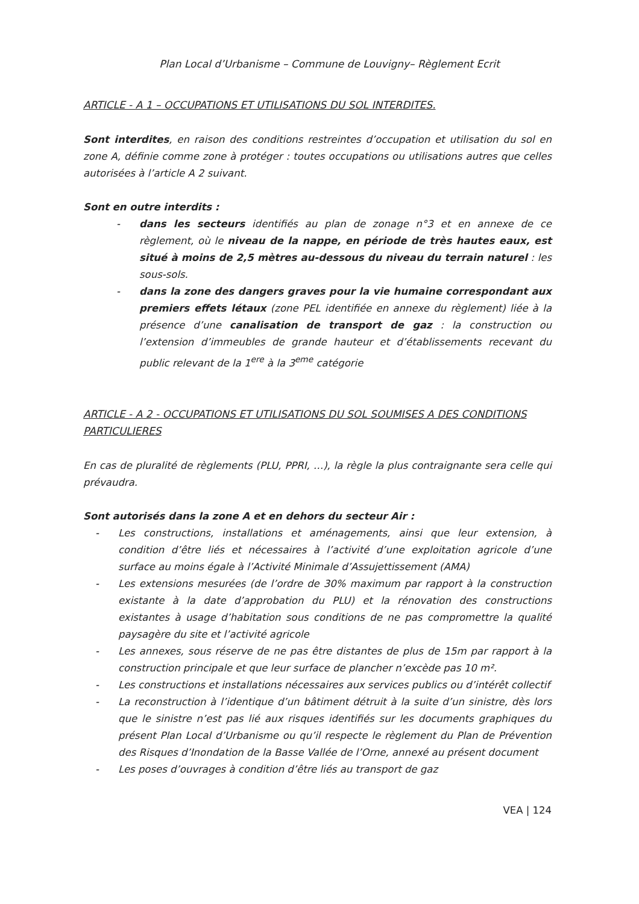Plan Local d’Urbanisme – Commune de Louvigny– Règlement Ecrit
ARTICLE - A 1 – OCCUPATIONS ET UTILISATIONS DU SOL INTERDITES.
Sont interdites, en raison des conditions restreintes d’occupation et utilisation du sol en zone A, définie comme zone à protéger : toutes occupations ou utilisations autres que celles autorisées à l’article A 2 suivant.
Sont en outre interdits :
- dans les secteurs identifiés au plan de zonage n°3 et en annexe de ce règlement, où le niveau de la nappe, en période de très hautes eaux, est situé à moins de 2,5 mètres au-dessous du niveau du terrain naturel : les sous-sols.
- dans la zone des dangers graves pour la vie humaine correspondant aux premiers effets létaux (zone PEL identifiée en annexe du règlement) liée à la présence d’une canalisation de transport de gaz : la construction ou l’extension d’immeubles de grande hauteur et d’établissements recevant du public relevant de la 1<sup>ere</sup> à la 3<sup>eme</sup> catégorie
ARTICLE - A 2 - OCCUPATIONS ET UTILISATIONS DU SOL SOUMISES A DES CONDITIONS PARTICULIERES
En cas de pluralité de règlements (PLU, PPRI, …), la règle la plus contraignante sera celle qui prévaudra.
Sont autorisés dans la zone A et en dehors du secteur Air :
- Les constructions, installations et aménagements, ainsi que leur extension, à condition d’être liés et nécessaires à l’activité d’une exploitation agricole d’une surface au moins égale à l’Activité Minimale d’Assujettissement (AMA)
- Les extensions mesurées (de l’ordre de 30% maximum par rapport à la construction existante à la date d’approbation du PLU) et la rénovation des constructions existantes à usage d’habitation sous conditions de ne pas compromettre la qualité paysagère du site et l’activité agricole
- Les annexes, sous réserve de ne pas être distantes de plus de 15m par rapport à la construction principale et que leur surface de plancher n’excède pas 10 m².
- Les constructions et installations nécessaires aux services publics ou d’intérêt collectif
- La reconstruction à l’identique d’un bâtiment détruit à la suite d’un sinistre, dès lors que le sinistre n’est pas lié aux risques identifiés sur les documents graphiques du présent Plan Local d’Urbanisme ou qu’il respecte le règlement du Plan de Prévention des Risques d’Inondation de la Basse Vallée de l’Orne, annexé au présent document
- Les poses d’ouvrages à condition d’être liés au transport de gaz
VEA | 124